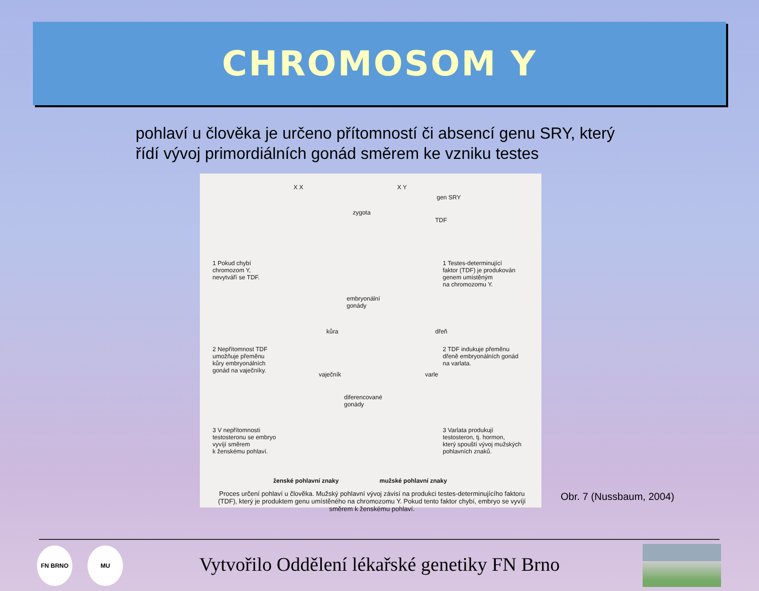CHROMOSOM Y
pohlaví u člověka je určeno přítomností či absencí genu SRY, který řídí vývoj primordiálních gonád směrem ke vzniku testes
X X X Y
gen SRY
zygota
TDF
1 Pokud chybí
chromozom Y,
nevytváří se TDF.
1 Testes-determinující
faktor (TDF) je produkován
genem umístěným
na chromozomu Y.
embryonální
gonády
kůra dřeň
2 Nepřítomnost TDF
umožňuje přeměnu
kůry embryonálních
gonád na vaječníky.
2 TDF indukuje přeměnu
dřeně embryonálních gonád
na varlata.
vaječník varle
diferencované
gonády
3 V nepřítomnosti
testosteronu se embryo
vyvíjí směrem
k ženskému pohlaví.
3 Varlata produkují
testosteron, tj. hormon,
který spouští vývoj mužských
pohlavních znaků.
ženské pohlavní znaky mužské pohlavní znaky
Proces určení pohlaví u člověka. Mužský pohlavní vývoj závisí na produkci testes-determinujícího faktoru (TDF), který je produktem genu umístěného na chromozomu Y. Pokud tento faktor chybí, embryo se vyvíjí směrem k ženskému pohlaví.
Obr. 7 (Nussbaum, 2004)
FN BRNO MU
Vytvořilo Oddělení lékařské genetiky FN Brno